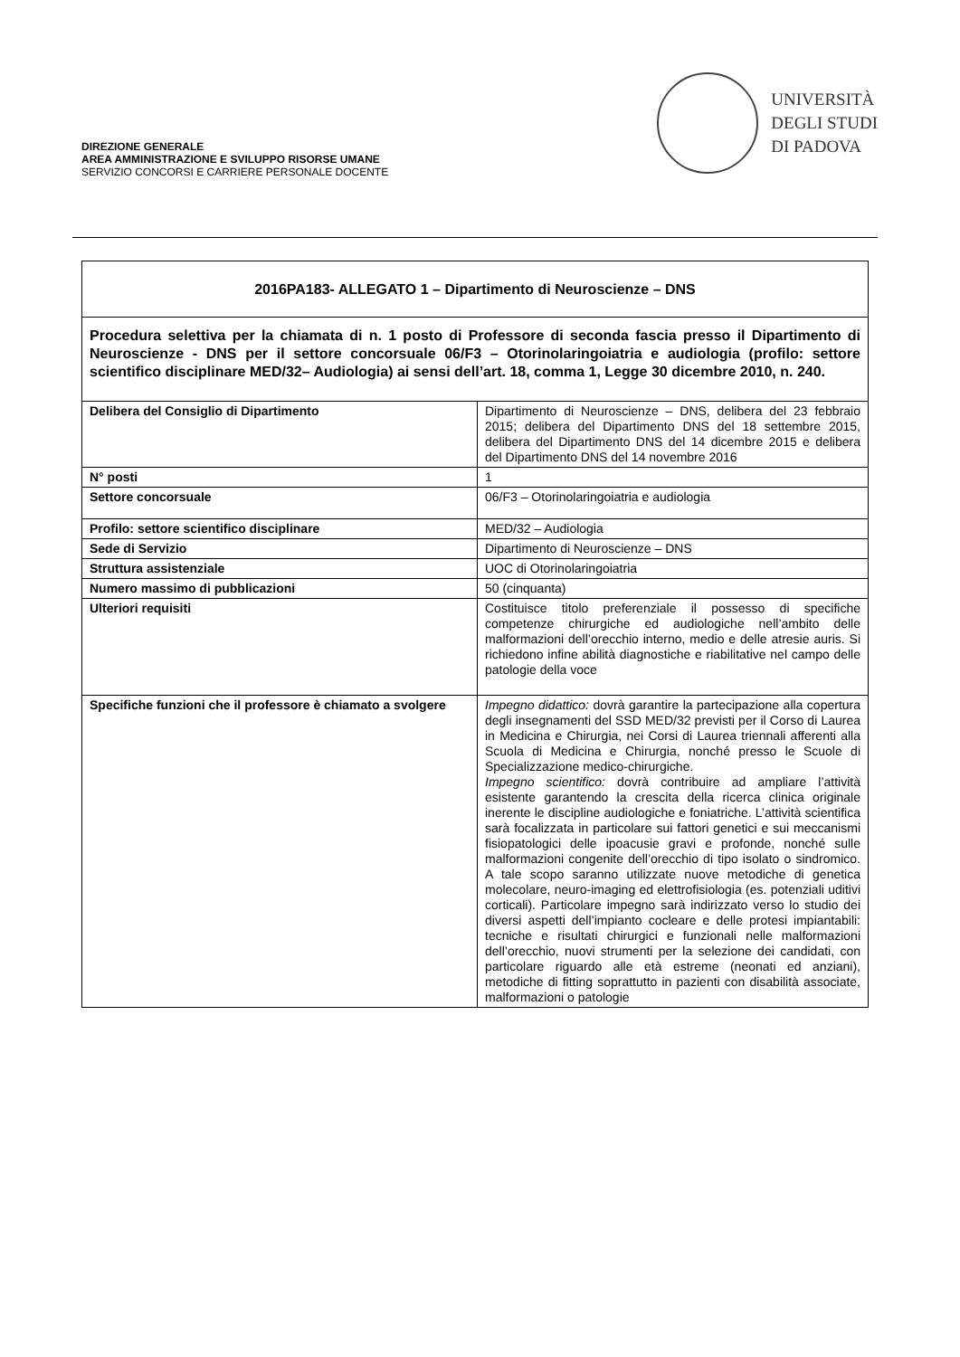DIREZIONE GENERALE
AREA AMMINISTRAZIONE E SVILUPPO RISORSE UMANE
SERVIZIO CONCORSI E CARRIERE PERSONALE DOCENTE
UNIVERSITÀ
DEGLI STUDI
DI PADOVA
| 2016PA183- ALLEGATO 1 – Dipartimento di Neuroscienze – DNS | |
| Procedura selettiva per la chiamata di n. 1 posto di Professore di seconda fascia presso il Dipartimento di Neuroscienze - DNS per il settore concorsuale 06/F3 – Otorinolaringoiatria e audiologia (profilo: settore scientifico disciplinare MED/32– Audiologia) ai sensi dell’art. 18, comma 1, Legge 30 dicembre 2010, n. 240. | |
| Delibera del Consiglio di Dipartimento | Dipartimento di Neuroscienze – DNS, delibera del 23 febbraio 2015; delibera del Dipartimento DNS del 18 settembre 2015, delibera del Dipartimento DNS del 14 dicembre 2015 e delibera del Dipartimento DNS del 14 novembre 2016 |
| N° posti | 1 |
| Settore concorsuale | 06/F3 – Otorinolaringoiatria e audiologia |
| Profilo: settore scientifico disciplinare | MED/32 – Audiologia |
| Sede di Servizio | Dipartimento di Neuroscienze – DNS |
| Struttura assistenziale | UOC di Otorinolaringoiatria |
| Numero massimo di pubblicazioni | 50 (cinquanta) |
| Ulteriori requisiti | Costituisce titolo preferenziale il possesso di specifiche competenze chirurgiche ed audiologiche nell’ambito delle malformazioni dell’orecchio interno, medio e delle atresie auris. Si richiedono infine abilità diagnostiche e riabilitative nel campo delle patologie della voce |
| Specifiche funzioni che il professore è chiamato a svolgere | Impegno didattico: dovrà garantire la partecipazione alla copertura degli insegnamenti del SSD MED/32 previsti per il Corso di Laurea in Medicina e Chirurgia, nei Corsi di Laurea triennali afferenti alla Scuola di Medicina e Chirurgia, nonché presso le Scuole di Specializzazione medico-chirurgiche. Impegno scientifico: dovrà contribuire ad ampliare l’attività esistente garantendo la crescita della ricerca clinica originale inerente le discipline audiologiche e foniatriche. L’attività scientifica sarà focalizzata in particolare sui fattori genetici e sui meccanismi fisiopatologici delle ipoacusie gravi e profonde, nonché sulle malformazioni congenite dell’orecchio di tipo isolato o sindromico. A tale scopo saranno utilizzate nuove metodiche di genetica molecolare, neuro-imaging ed elettrofisiologia (es. potenziali uditivi corticali). Particolare impegno sarà indirizzato verso lo studio dei diversi aspetti dell’impianto cocleare e delle protesi impiantabili: tecniche e risultati chirurgici e funzionali nelle malformazioni dell’orecchio, nuovi strumenti per la selezione dei candidati, con particolare riguardo alle età estreme (neonati ed anziani), metodiche di fitting soprattutto in pazienti con disabilità associate, malformazioni o patologie |